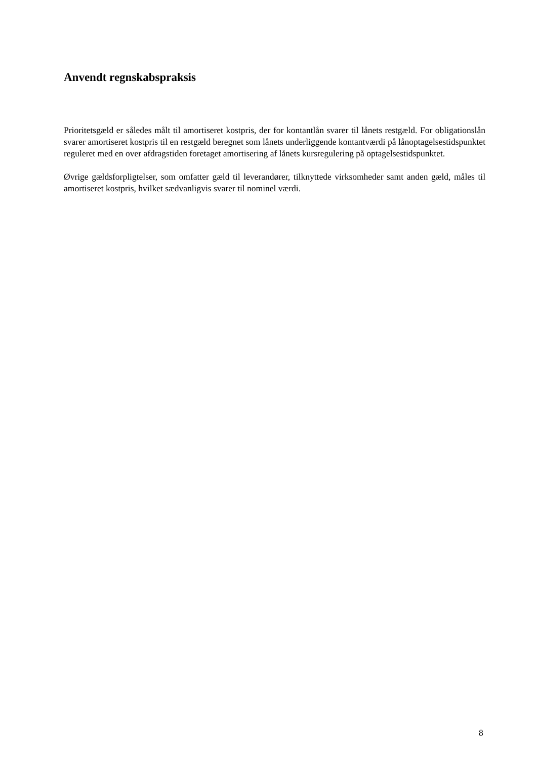Anvendt regnskabspraksis
Prioritetsgæld er således målt til amortiseret kostpris, der for kontantlån svarer til lånets restgæld. For obligationslån svarer amortiseret kostpris til en restgæld beregnet som lånets underliggende kontantværdi på lånoptagelsestidspunktet reguleret med en over afdragstiden foretaget amortisering af lånets kursregulering på optagelsestidspunktet.
Øvrige gældsforpligtelser, som omfatter gæld til leverandører, tilknyttede virksomheder samt anden gæld, måles til amortiseret kostpris, hvilket sædvanligvis svarer til nominel værdi.
8